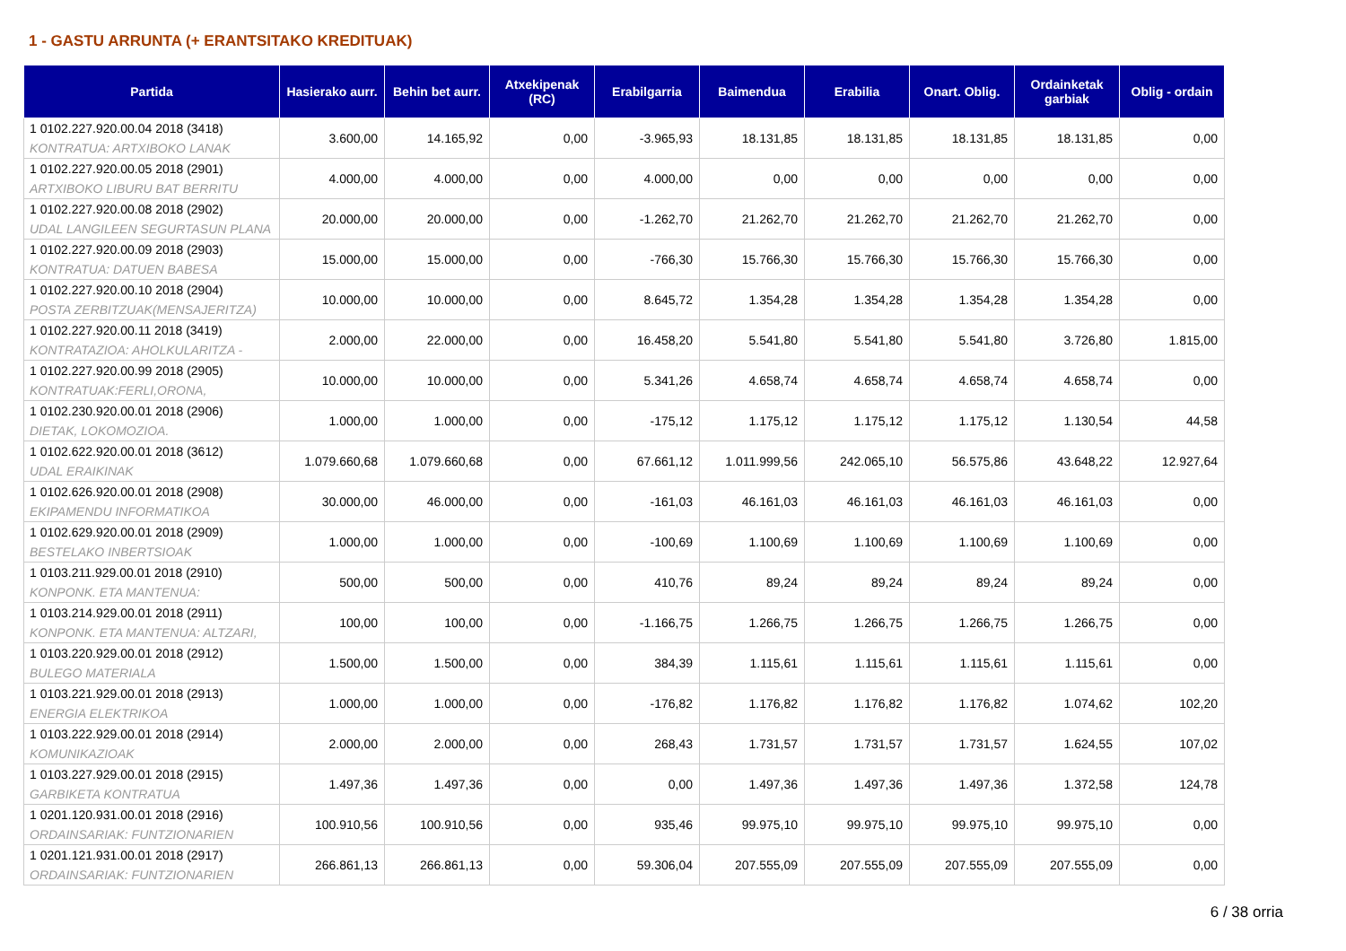1 - GASTU ARRUNTA (+ ERANTSITAKO KREDITUAK)
| Partida | Hasierako aurr. | Behin bet aurr. | Atxekipenak (RC) | Erabilgarria | Baimendua | Erabilia | Onart. Oblig. | Ordainketak garbiak | Oblig - ordain |
| --- | --- | --- | --- | --- | --- | --- | --- | --- | --- |
| 1 0102.227.920.00.04 2018 (3418) KONTRATUA: ARTXIBOKO LANAK | 3.600,00 | 14.165,92 | 0,00 | -3.965,93 | 18.131,85 | 18.131,85 | 18.131,85 | 18.131,85 | 0,00 |
| 1 0102.227.920.00.05 2018 (2901) ARTXIBOKO LIBURU BAT BERRITU | 4.000,00 | 4.000,00 | 0,00 | 4.000,00 | 0,00 | 0,00 | 0,00 | 0,00 | 0,00 |
| 1 0102.227.920.00.08 2018 (2902) UDAL LANGILEEN SEGURTASUN PLANA | 20.000,00 | 20.000,00 | 0,00 | -1.262,70 | 21.262,70 | 21.262,70 | 21.262,70 | 21.262,70 | 0,00 |
| 1 0102.227.920.00.09 2018 (2903) KONTRATUA: DATUEN BABESA | 15.000,00 | 15.000,00 | 0,00 | -766,30 | 15.766,30 | 15.766,30 | 15.766,30 | 15.766,30 | 0,00 |
| 1 0102.227.920.00.10 2018 (2904) POSTA ZERBITZUAK(MENSAJERITZA) | 10.000,00 | 10.000,00 | 0,00 | 8.645,72 | 1.354,28 | 1.354,28 | 1.354,28 | 1.354,28 | 0,00 |
| 1 0102.227.920.00.11 2018 (3419) KONTRATAZIOA: AHOLKULARITZA - | 2.000,00 | 22.000,00 | 0,00 | 16.458,20 | 5.541,80 | 5.541,80 | 5.541,80 | 3.726,80 | 1.815,00 |
| 1 0102.227.920.00.99 2018 (2905) KONTRATUAK:FERLI,ORONA, | 10.000,00 | 10.000,00 | 0,00 | 5.341,26 | 4.658,74 | 4.658,74 | 4.658,74 | 4.658,74 | 0,00 |
| 1 0102.230.920.00.01 2018 (2906) DIETAK, LOKOMOZIOA. | 1.000,00 | 1.000,00 | 0,00 | -175,12 | 1.175,12 | 1.175,12 | 1.175,12 | 1.130,54 | 44,58 |
| 1 0102.622.920.00.01 2018 (3612) UDAL ERAIKINAK | 1.079.660,68 | 1.079.660,68 | 0,00 | 67.661,12 | 1.011.999,56 | 242.065,10 | 56.575,86 | 43.648,22 | 12.927,64 |
| 1 0102.626.920.00.01 2018 (2908) EKIPAMENDU INFORMATIKOA | 30.000,00 | 46.000,00 | 0,00 | -161,03 | 46.161,03 | 46.161,03 | 46.161,03 | 46.161,03 | 0,00 |
| 1 0102.629.920.00.01 2018 (2909) BESTELAKO INBERTSIOAK | 1.000,00 | 1.000,00 | 0,00 | -100,69 | 1.100,69 | 1.100,69 | 1.100,69 | 1.100,69 | 0,00 |
| 1 0103.211.929.00.01 2018 (2910) KONPONK. ETA MANTENUA: | 500,00 | 500,00 | 0,00 | 410,76 | 89,24 | 89,24 | 89,24 | 89,24 | 0,00 |
| 1 0103.214.929.00.01 2018 (2911) KONPONK. ETA MANTENUA: ALTZARI, | 100,00 | 100,00 | 0,00 | -1.166,75 | 1.266,75 | 1.266,75 | 1.266,75 | 1.266,75 | 0,00 |
| 1 0103.220.929.00.01 2018 (2912) BULEGO MATERIALA | 1.500,00 | 1.500,00 | 0,00 | 384,39 | 1.115,61 | 1.115,61 | 1.115,61 | 1.115,61 | 0,00 |
| 1 0103.221.929.00.01 2018 (2913) ENERGIA ELEKTRIKOA | 1.000,00 | 1.000,00 | 0,00 | -176,82 | 1.176,82 | 1.176,82 | 1.176,82 | 1.074,62 | 102,20 |
| 1 0103.222.929.00.01 2018 (2914) KOMUNIKAZIOAK | 2.000,00 | 2.000,00 | 0,00 | 268,43 | 1.731,57 | 1.731,57 | 1.731,57 | 1.624,55 | 107,02 |
| 1 0103.227.929.00.01 2018 (2915) GARBIKETA KONTRATUA | 1.497,36 | 1.497,36 | 0,00 | 0,00 | 1.497,36 | 1.497,36 | 1.497,36 | 1.372,58 | 124,78 |
| 1 0201.120.931.00.01 2018 (2916) ORDAINSARIAK: FUNTZIONARIEN | 100.910,56 | 100.910,56 | 0,00 | 935,46 | 99.975,10 | 99.975,10 | 99.975,10 | 99.975,10 | 0,00 |
| 1 0201.121.931.00.01 2018 (2917) ORDAINSARIAK: FUNTZIONARIEN | 266.861,13 | 266.861,13 | 0,00 | 59.306,04 | 207.555,09 | 207.555,09 | 207.555,09 | 207.555,09 | 0,00 |
6 / 38 orria